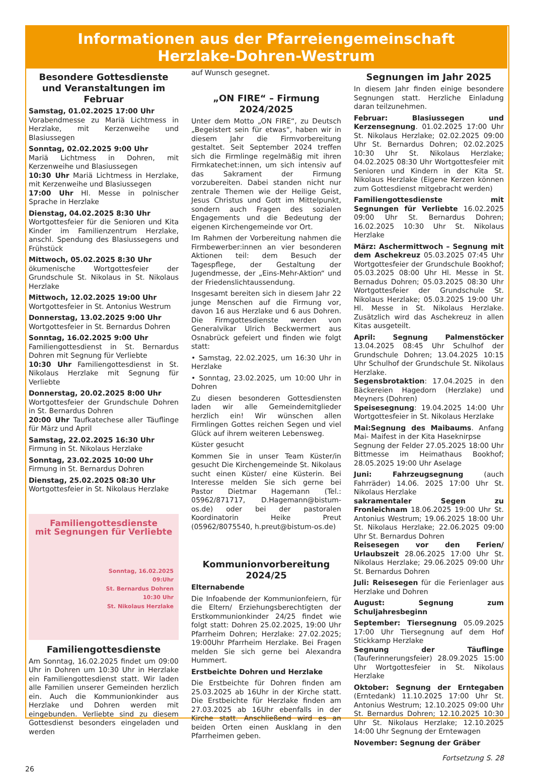Informationen aus der Pfarreiengemeinschaft
Herzlake-Dohren-Westrum
Besondere Gottesdienste und Veranstaltungen im Februar
Samstag, 01.02.2025 17:00 Uhr
Vorabendmesse zu Mariä Lichtmess in Herzlake, mit Kerzenweihe und Blasiussegen
Sonntag, 02.02.2025 9:00 Uhr
Mariä Lichtmess in Dohren, mit Kerzenweihe und Blasiussegen
10:30 Uhr Mariä Lichtmess in Herzlake, mit Kerzenweihe und Blasiussegen
17:00 Uhr Hl. Messe in polnischer Sprache in Herzlake
Dienstag, 04.02.2025 8:30 Uhr
Wortgottesfeier für die Senioren und Kita Kinder im Familienzentrum Herzlake, anschl. Spendung des Blasiussegens und Frühstück
Mittwoch, 05.02.2025 8:30 Uhr
ökumenische Wortgottesfeier der Grundschule St. Nikolaus in St. Nikolaus Herzlake
Mittwoch, 12.02.2025 19:00 Uhr
Wortgottesfeier in St. Antonius Westrum
Donnerstag, 13.02.2025 9:00 Uhr
Wortgottesfeier in St. Bernardus Dohren
Sonntag, 16.02.2025 9:00 Uhr
Familiengottesdienst in St. Bernardus Dohren mit Segnung für Verliebte
10:30 Uhr Familiengottesdienst in St. Nikolaus Herzlake mit Segnung für Verliebte
Donnerstag, 20.02.2025 8:00 Uhr
Wortgottesfeier der Grundschule Dohren in St. Bernardus Dohren
20:00 Uhr Taufkatechese aller Täuflinge für März und April
Samstag, 22.02.2025 16:30 Uhr
Firmung in St. Nikolaus Herzlake
Sonntag, 23.02.2025 10:00 Uhr
Firmung in St. Bernardus Dohren
Dienstag, 25.02.2025 08:30 Uhr
Wortgottesfeier in St. Nikolaus Herzlake
Familiengottesdienste
mit Segnungen für Verliebte
Sonntag, 16.02.2025
09:Uhr
St. Bernardus Dohren
10:30 Uhr
St. Nikolaus Herzlake
Familiengottesdienste
Am Sonntag, 16.02.2025 findet um 09:00 Uhr in Dohren um 10:30 Uhr in Herzlake ein Familiengottesdienst statt. Wir laden alle Familien unserer Gemeinden herzlich ein. Auch die Kommunionkinder aus Herzlake und Dohren werden mit eingebunden. Verliebte sind zu diesem Gottesdienst besonders eingeladen und werden
auf Wunsch gesegnet.
„ON FIRE“ – Firmung 2024/2025
Unter dem Motto „ON FIRE“, zu Deutsch „Begeistert sein für etwas“, haben wir in diesem Jahr die Firmvorbereitung gestaltet. Seit September 2024 treffen sich die Firmlinge regelmäßig mit ihren Firmkatechet:innen, um sich intensiv auf das Sakrament der Firmung vorzubereiten. Dabei standen nicht nur zentrale Themen wie der Heilige Geist, Jesus Christus und Gott im Mittelpunkt, sondern auch Fragen des sozialen Engagements und die Bedeutung der eigenen Kirchengemeinde vor Ort.
Im Rahmen der Vorbereitung nahmen die Firmbewerber:innen an vier besonderen Aktionen teil: dem Besuch der Tagespflege, der Gestaltung der Jugendmesse, der „Eins-Mehr-Aktion“ und der Friedenslichtaussendung.
Insgesamt bereiten sich in diesem Jahr 22 junge Menschen auf die Firmung vor, davon 16 aus Herzlake und 6 aus Dohren. Die Firmgottesdienste werden von Generalvikar Ulrich Beckwermert aus Osnabrück gefeiert und finden wie folgt statt:
• Samstag, 22.02.2025, um 16:30 Uhr in Herzlake
• Sonntag, 23.02.2025, um 10:00 Uhr in Dohren
Zu diesen besonderen Gottesdiensten laden wir alle Gemeindemitglieder herzlich ein! Wir wünschen allen Firmlingen Gottes reichen Segen und viel Glück auf ihrem weiteren Lebensweg.
Küster gesucht
Kommen Sie in unser Team Küster/in gesucht Die Kirchengemeinde St. Nikolaus sucht einen Küster/ eine Küsterin. Bei Interesse melden Sie sich gerne bei Pastor Dietmar Hagemann (Tel.: 05962/871717, D.Hagemann@bistum-os.de) oder bei der pastoralen Koordinatorin Heike Preut (05962/8075540, h.preut@bistum-os.de)
Kommunionvorbereitung 2024/25
Elternabende
Die Infoabende der Kommunionfeiern, für die Eltern/ Erziehungsberechtigten der Erstkommunionkinder 24/25 findet wie folgt statt: Dohren 25.02.2025, 19:00 Uhr Pfarrheim Dohren; Herzlake: 27.02.2025; 19:00Uhr Pfarrheim Herzlake. Bei Fragen melden Sie sich gerne bei Alexandra Hummert.
Erstbeichte Dohren und Herzlake
Die Erstbeichte für Dohren finden am 25.03.2025 ab 16Uhr in der Kirche statt. Die Erstbeichte für Herzlake finden am 27.03.2025 ab 16Uhr ebenfalls in der Kirche statt. Anschließend wird es an beiden Orten einen Ausklang in den Pfarrheimen geben.
Segnungen im Jahr 2025
In diesem Jahr finden einige besondere Segnungen statt. Herzliche Einladung daran teilzunehmen.
Februar: Blasiussegen und Kerzensegnung. 01.02.2025 17:00 Uhr St. Nikolaus Herzlake; 02.02.2025 09:00 Uhr St. Bernardus Dohren; 02.02.2025 10:30 Uhr St. Nikolaus Herzlake; 04.02.2025 08:30 Uhr Wortgottesfeier mit Senioren und Kindern in der Kita St. Nikolaus Herzlake (Eigene Kerzen können zum Gottesdienst mitgebracht werden)
Familiengottesdienste mit Segnungen für Verliebte 16.02.2025 09:00 Uhr St. Bernardus Dohren; 16.02.2025 10:30 Uhr St. Nikolaus Herzlake
März: Aschermittwoch – Segnung mit dem Aschekreuz 05.03.2025 07:45 Uhr Wortgottesfeier der Grundschule Bookhof; 05.03.2025 08:00 Uhr Hl. Messe in St. Bernadus Dohren; 05.03.2025 08:30 Uhr Wortgottesfeier der Grundschule St. Nikolaus Herzlake; 05.03.2025 19:00 Uhr Hl. Messe in St. Nikolaus Herzlake. Zusätzlich wird das Aschekreuz in allen Kitas ausgeteilt.
April: Segnung Palmenstöcker 13.04.2025 08:45 Uhr Schulhof der Grundschule Dohren; 13.04.2025 10:15 Uhr Schulhof der Grundschule St. Nikolaus Herzlake.
Segensbrotaktion: 17.04.2025 in den Bäckereien Hagedorn (Herzlake) und Meyners (Dohren)
Speisesegnung: 19.04.2025 14:00 Uhr Wortgottesfeier in St. Nikolaus Herzlake
Mai:Segnung des Maibaums. Anfang Mai- Maifest in der Kita Haseknirpse
Segnung der Felder 27.05.2025 18:00 Uhr Bittmesse im Heimathaus Bookhof; 28.05.2025 19:00 Uhr Aselage
Juni: Fahrzeugsegnung (auch Fahrräder) 14.06. 2025 17:00 Uhr St. Nikolaus Herzlake
sakramentaler Segen zu Fronleichnam 18.06.2025 19:00 Uhr St. Antonius Westrum; 19.06.2025 18:00 Uhr St. Nikolaus Herzlake; 22.06.2025 09:00 Uhr St. Bernardus Dohren
Reisesegen vor den Ferien/ Urlaubszeit 28.06.2025 17:00 Uhr St. Nikolaus Herzlake; 29.06.2025 09:00 Uhr St. Bernardus Dohren
Juli: Reisesegen für die Ferienlager aus Herzlake und Dohren
August: Segnung zum Schuljahresbeginn
September: Tiersegnung 05.09.2025 17:00 Uhr Tiersegnung auf dem Hof Stickkamp Herzlake
Segnung der Täuflinge (Tauferinnerungsfeier) 28.09.2025 15:00 Uhr Wortgottesfeier in St. Nikolaus Herzlake
Oktober: Segnung der Erntegaben (Erntedank) 11.10.2025 17:00 Uhr St. Antonius Westrum; 12.10.2025 09:00 Uhr St. Bernardus Dohren; 12.10.2025 10:30 Uhr St. Nikolaus Herzlake; 12.10.2025 14:00 Uhr Segnung der Erntewagen
November: Segnung der Gräber
26 Fortsetzung S. 28